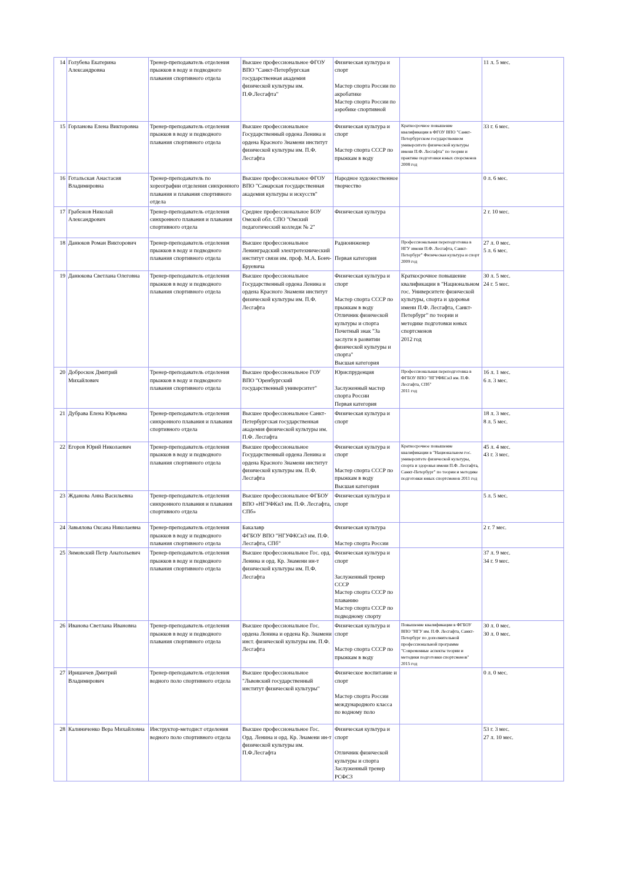| 14 | Голубева Екатерина Александровна | Тренер-преподаватель отделения прыжков в воду и подводного плавания спортивного отдела | Высшее профессиональное ФГОУ ВПО "Санкт-Петербургская государственная академия физической культуры им. П.Ф.Лесгафта" | Физическая культура и спорт Мастер спорта России по акробатике Мастер спорта России по аэробике спортивной | | 11 л. 5 мес. |
| 15 | Горланова Елена Викторовна | Тренер-преподаватель отделения прыжков в воду и подводного плавания спортивного отдела | Высшее профессиональное Государственный ордена Ленина и ордена Красного Знамени институт физической культуры им. П.Ф. Лесгафта | Физическая культура и спорт Мастер спорта СССР по прыжкам в воду | Краткосрочное повышение квалификации в ФГОУ ВПО "Санкт-Петербургском государственном университете физической культуры имени П.Ф. Лесгафта" по теории и практике подготовки юных спорсменов 2008 год | 33 г. 6 мес. |
| 16 | Готальская Анастасия Владимировна | Тренер-преподаватель по хореографии отделения синхронного плавания и плавания спортивного отдела | Высшее профессиональное ФГОУ ВПО "Самарская государственная академия культуры и искусств" | Народное художественное творчество | | 0 л. 6 мес. |
| 17 | Грабежов Николай Александрович | Тренер-преподаватель отделения синхронного плавания и плавания спортивного отдела | Среднее профессиональное БОУ Омской обл. СПО "Омский педагогический колледж № 2" | Физическая культура | | 2 г. 10 мес. |
| 18 | Данюков Роман Викторович | Тренер-преподаватель отделения прыжков в воду и подводного плавания спортивного отдела | Высшее профессиональное Ленинградский электротехнический институт связи им. проф. М.А. Бонч-Бруевича | Радиоинженер Первая категория | Профессиональная переподготовка в НГУ имени П.Ф. Лесгафта, Санкт-Петербург" Физическая культура и спорт 2009 год | 27 л. 0 мес. 5 л. 6 мес. |
| 19 | Данюкова Светлана Олеговна | Тренер-преподаватель отделения прыжков в воду и подводного плавания спортивного отдела | Высшее профессиональное Государственный ордена Ленина и ордена Красного Знамени институт физической культуры им. П.Ф. Лесгафта | Физическая культура и спорт Мастер спорта СССР по прыжкам в воду Отличник физической культуры и спорта Почетный знак "За заслуги в развитии физической культуры и спорта" Высшая категория | Краткосрочное повышение квалификации в "Национальном гос. Университете физической культуры, спорта и здоровья имени П.Ф. Лесгафта, Санкт-Петербург" по теории и методике подготовки юных спортсменов 2012 год | 30 л. 5 мес. 24 г. 5 мес. |
| 20 | Доброскок Дмитрий Михайлович | Тренер-преподаватель отделения прыжков в воду и подводного плавания спортивного отдела | Высшее профессиональное ГОУ ВПО "Оренбургский государственный университет" | Юриспруденция Заслуженный мастер спорта России Первая категория | Профессиональная переподготовка в ФГБОУ ВПО "НГУФКСиЗ им. П.Ф. Лесгафта, СПб" 2011 год | 16 л. 1 мес. 6 л. 3 мес. |
| 21 | Дубрава Елена Юрьевна | Тренер-преподаватель отделения синхронного плавания и плавания спортивного отдела | Высшее профессиональное Санкт-Петербургская государственная академия физической культуры им. П.Ф. Лесгафта | Физическая культура и спорт | | 18 л. 3 мес. 8 л. 5 мес. |
| 22 | Егоров Юрий Николаевич | Тренер-преподаватель отделения прыжков в воду и подводного плавания спортивного отдела | Высшее профессиональное Государственный ордена Ленина и ордена Красного Знамени институт физической культуры им. П.Ф. Лесгафта | Физическая культура и спорт Мастер спорта СССР по прыжкам в воду Высшая категория | Краткосрочное повышение квалификации в "Национальном гос. университете физической культуры, спорта и здоровья имени П.Ф. Лесгафта, Санкт-Петербург" по теории и методике подготовки юных спортсменов 2011 год | 45 л. 4 мес. 43 г. 3 мес. |
| 23 | Жданова Анна Васильевна | Тренер-преподаватель отделения синхронного плавания и плавания спортивного отдела | Высшее профессиональное ФГБОУ ВПО «НГУФКиЗ им. П.Ф. Лесгафта, СПб» | Физическая культура и спорт | | 5 л. 5 мес. |
| 24 | Завьялова Оксана Николаевна | Тренер-преподаватель отделения прыжков в воду и подводного плавания спортивного отдела | Бакалавр ФГБОУ ВПО "НГУФКСиЗ им. П.Ф. Лесгафта, СПб" | Физическая культура Мастер спорта России | | 2 г. 7 мес. |
| 25 | Зимовский Петр Анатольевич | Тренер-преподаватель отделения прыжков в воду и подводного плавания спортивного отдела | Высшее профессиональное Гос. орд. Ленина и орд. Кр. Знамени ин-т физической культуры им. П.Ф. Лесгафта | Физическая культура и спорт Заслуженный тренер СССР Мастер спорта СССР по плаванию Мастер спорта СССР по подводному спорту | | 37 л. 9 мес. 34 г. 9 мес. |
| 26 | Иванова Светлана Ивановна | Тренер-преподаватель отделения прыжков в воду и подводного плавания спортивного отдела | Высшее профессиональное Гос. ордена Ленина и ордена Кр. Знамени инст. физической культуры им. П.Ф. Лесгафта | Физическая культура и спорт Мастер спорта СССР по прыжкам в воду | Повышение квалификации в ФГБОУ ВПО "НГУ им. П.Ф. Лесгафта, Санкт-Петербург по дополнительной профессиональной программе "Современные аспекты теории и методики подготовки спортсменов" 2015 год | 30 л. 0 мес. 30 л. 0 мес. |
| 27 | Иришичев Дмитрий Владимирович | Тренер-преподаватель отделения водного поло спортивного отдела | Высшее профессиональное "Львовский государственный институт физической культуры" | Физическое воспитание и спорт Мастер спорта России международного класса по водному поло | | 0 л. 0 мес. |
| 28 | Калиниченко Вера Михайловна | Инструктор-методист отделения водного поло спортивного отдела | Высшее профессиональное Гос. Орд. Ленина и орд. Кр. Знамени ин-т физической культуры им. П.Ф.Лесгафта | Физическая культура и спорт Отличник физической культуры и спорта Заслуженный тренер РСФСЗ | | 53 г. 3 мес. 27 л. 10 мес. |